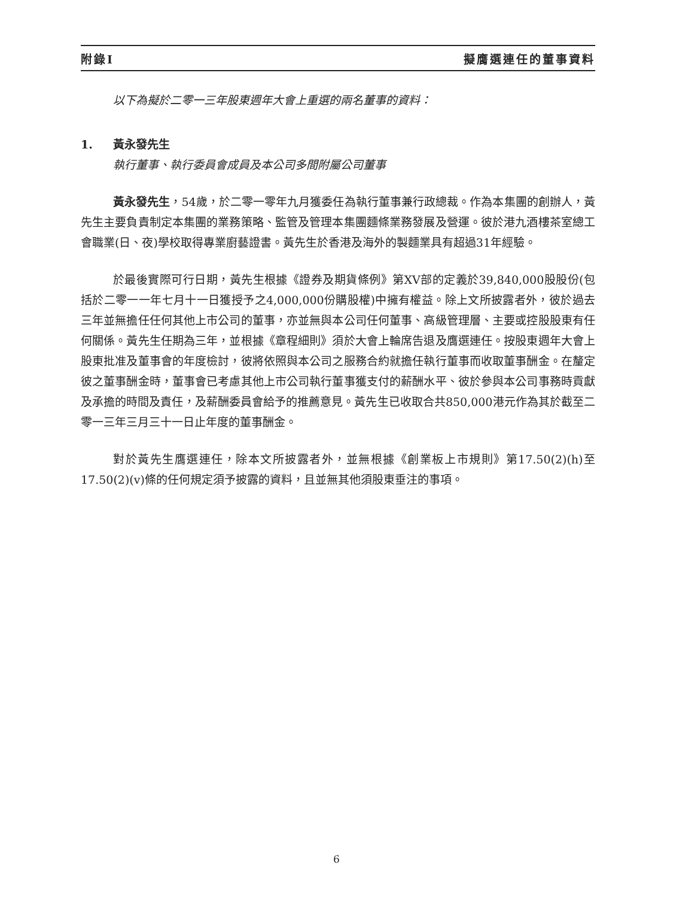附錄I 擬膺選連任的董事資料
以下為擬於二零一三年股東週年大會上重選的兩名董事的資料：
1. 黃永發先生
執行董事、執行委員會成員及本公司多間附屬公司董事
黃永發先生，54歲，於二零一零年九月獲委任為執行董事兼行政總裁。作為本集團的創辦人，黃先生主要負責制定本集團的業務策略、監管及管理本集團麵條業務發展及營運。彼於港九酒樓茶室總工會職業(日、夜)學校取得專業廚藝證書。黃先生於香港及海外的製麵業具有超過31年經驗。
於最後實際可行日期，黃先生根據《證券及期貨條例》第XV部的定義於39,840,000股股份(包括於二零一一年七月十一日獲授予之4,000,000份購股權)中擁有權益。除上文所披露者外，彼於過去三年並無擔任任何其他上市公司的董事，亦並無與本公司任何董事、高級管理層、主要或控股股東有任何關係。黃先生任期為三年，並根據《章程細則》須於大會上輪席告退及膺選連任。按股東週年大會上股東批准及董事會的年度檢討，彼將依照與本公司之服務合約就擔任執行董事而收取董事酬金。在釐定彼之董事酬金時，董事會已考慮其他上市公司執行董事獲支付的薪酬水平、彼於參與本公司事務時貢獻及承擔的時間及責任，及薪酬委員會給予的推薦意見。黃先生已收取合共850,000港元作為其於截至二零一三年三月三十一日止年度的董事酬金。
對於黃先生膺選連任，除本文所披露者外，並無根據《創業板上市規則》第17.50(2)(h)至17.50(2)(v)條的任何規定須予披露的資料，且並無其他須股東垂注的事項。
6